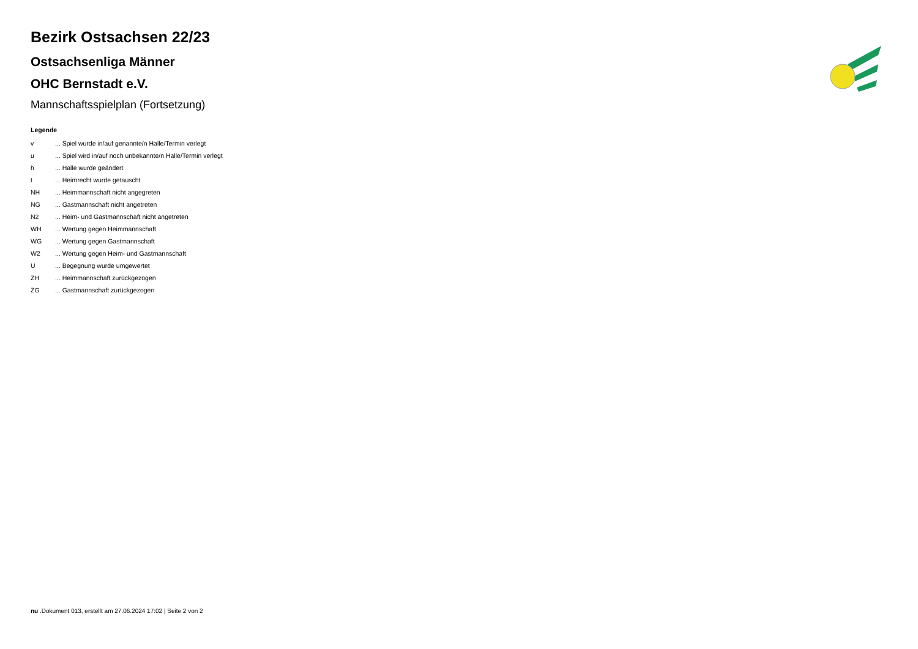Bezirk Ostsachsen 22/23
Ostsachsenliga Männer
OHC Bernstadt e.V.
Mannschaftsspielplan (Fortsetzung)
Legende
| v | ... Spiel wurde in/auf genannte/n Halle/Termin verlegt |
| u | ... Spiel wird in/auf noch unbekannte/n Halle/Termin verlegt |
| h | ... Halle wurde geändert |
| t | ... Heimrecht wurde getauscht |
| NH | ... Heimmannschaft nicht angegreten |
| NG | ... Gastmannschaft nicht angetreten |
| N2 | ... Heim- und Gastmannschaft nicht angetreten |
| WH | ... Wertung gegen Heimmannschaft |
| WG | ... Wertung gegen Gastmannschaft |
| W2 | ... Wertung gegen Heim- und Gastmannschaft |
| U | ... Begegnung wurde umgewertet |
| ZH | ... Heimmannschaft zurückgezogen |
| ZG | ... Gastmannschaft zurückgezogen |
nu .Dokument 013, erstellt am 27.06.2024 17:02 | Seite 2 von 2